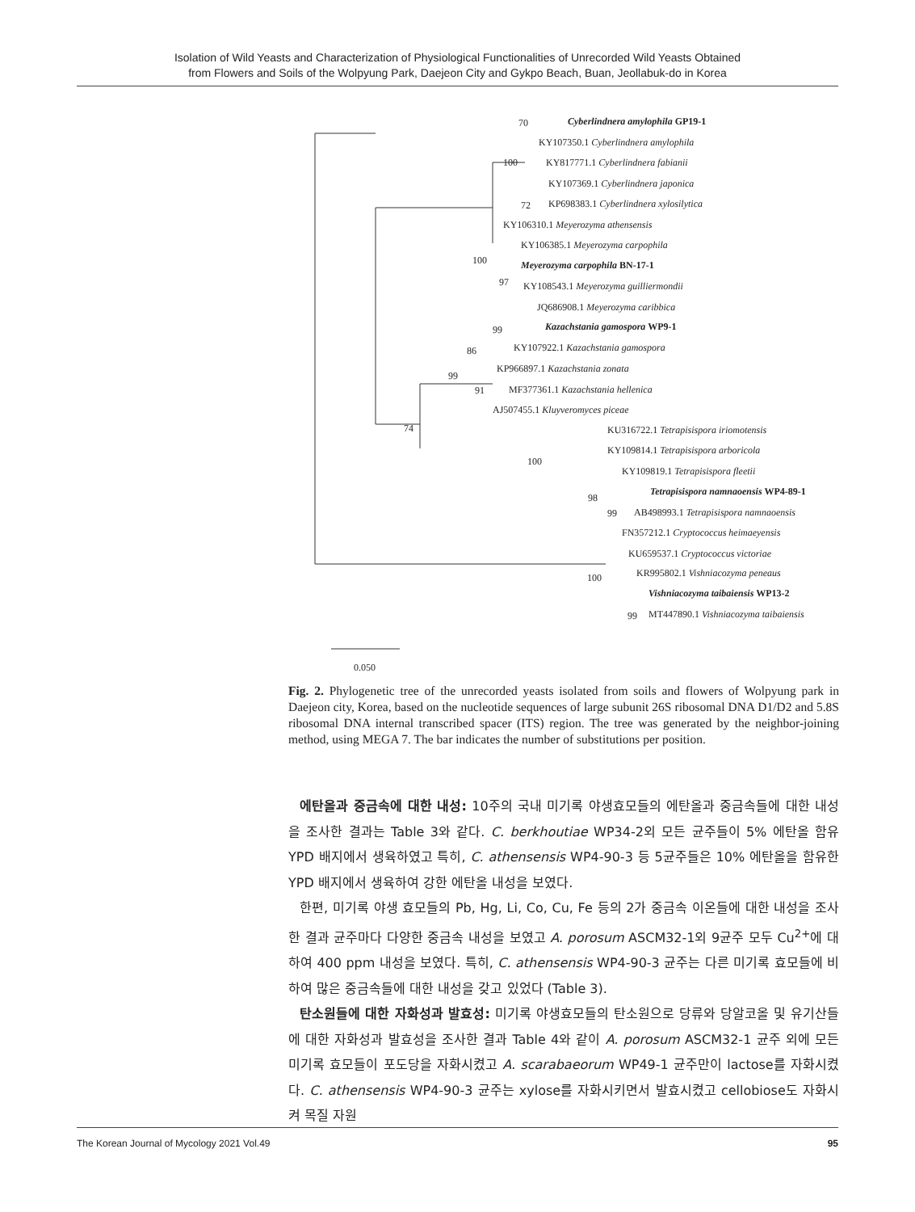Isolation of Wild Yeasts and Characterization of Physiological Functionalities of Unrecorded Wild Yeasts Obtained
from Flowers and Soils of the Wolpyung Park, Daejeon City and Gykpo Beach, Buan, Jeollabuk-do in Korea
70 Cyberlindnera amylophila GP19-1
KY107350.1 Cyberlindnera amylophila
100 KY817771.1 Cyberlindnera fabianii
KY107369.1 Cyberlindnera japonica
72 KP698383.1 Cyberlindnera xylosilytica
KY106310.1 Meyerozyma athensensis
KY106385.1 Meyerozyma carpophila
100 Meyerozyma carpophila BN-17-1
97 KY108543.1 Meyerozyma guilliermondii
JQ686908.1 Meyerozyma caribbica
99 Kazachstania gamospora WP9-1
86 KY107922.1 Kazachstania gamospora
99
KP966897.1 Kazachstania zonata
91 MF377361.1 Kazachstania hellenica
AJ507455.1 Kluyveromyces piceae
74 KU316722.1 Tetrapisispora iriomotensis
KY109814.1 Tetrapisispora arboricola
100
KY109819.1 Tetrapisispora fleetii
Tetrapisispora namnaoensis WP4-89-1
98
99 AB498993.1 Tetrapisispora namnaoensis
FN357212.1 Cryptococcus heimaeyensis
KU659537.1 Cryptococcus victoriae
100 KR995802.1 Vishniacozyma peneaus
Vishniacozyma taibaiensis WP13-2
99 MT447890.1 Vishniacozyma taibaiensis
0.050
Fig. 2. Phylogenetic tree of the unrecorded yeasts isolated from soils and flowers of Wolpyung park in Daejeon city, Korea, based on the nucleotide sequences of large subunit 26S ribosomal DNA D1/D2 and 5.8S ribosomal DNA internal transcribed spacer (ITS) region. The tree was generated by the neighbor-joining method, using MEGA 7. The bar indicates the number of substitutions per position.
에탄올과 중금속에 대한 내성: 10주의 국내 미기록 야생효모들의 에탄올과 중금속들에 대한 내성을 조사한 결과는 Table 3와 같다. C. berkhoutiae WP34-2외 모든 균주들이 5% 에탄올 함유 YPD 배지에서 생육하였고 특히, C. athensensis WP4-90-3 등 5균주들은 10% 에탄올을 함유한 YPD 배지에서 생육하여 강한 에탄올 내성을 보였다.
한편, 미기록 야생 효모들의 Pb, Hg, Li, Co, Cu, Fe 등의 2가 중금속 이온들에 대한 내성을 조사한 결과 균주마다 다양한 중금속 내성을 보였고 A. porosum ASCM32-1외 9균주 모두 Cu<sup>2+</sup>에 대하여 400 ppm 내성을 보였다. 특히, C. athensensis WP4-90-3 균주는 다른 미기록 효모들에 비하여 많은 중금속들에 대한 내성을 갖고 있었다 (Table 3).
탄소원들에 대한 자화성과 발효성: 미기록 야생효모들의 탄소원으로 당류와 당알코올 및 유기산들에 대한 자화성과 발효성을 조사한 결과 Table 4와 같이 A. porosum ASCM32-1 균주 외에 모든 미기록 효모들이 포도당을 자화시켰고 A. scarabaeorum WP49-1 균주만이 lactose를 자화시켰다. C. athensensis WP4-90-3 균주는 xylose를 자화시키면서 발효시켰고 cellobiose도 자화시켜 목질 자원
The Korean Journal of Mycology 2021 Vol.49 95